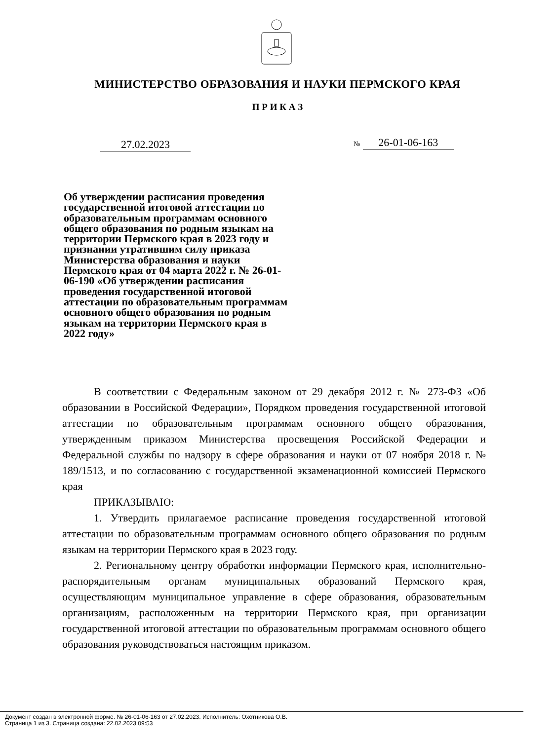МИНИСТЕРСТВО ОБРАЗОВАНИЯ И НАУКИ ПЕРМСКОГО КРАЯ
П Р И К А З
27.02.2023 № 26-01-06-163
Об утверждении расписания проведения государственной итоговой аттестации по образовательным программам основного общего образования по родным языкам на территории Пермского края в 2023 году и признании утратившим силу приказа Министерства образования и науки Пермского края от 04 марта 2022 г. № 26-01-06-190 «Об утверждении расписания проведения государственной итоговой аттестации по образовательным программам основного общего образования по родным языкам на территории Пермского края в 2022 году»
В соответствии с Федеральным законом от 29 декабря 2012 г. № 273-ФЗ «Об образовании в Российской Федерации», Порядком проведения государственной итоговой аттестации по образовательным программам основного общего образования, утвержденным приказом Министерства просвещения Российской Федерации и Федеральной службы по надзору в сфере образования и науки от 07 ноября 2018 г. № 189/1513, и по согласованию с государственной экзаменационной комиссией Пермского края
ПРИКАЗЫВАЮ:
1. Утвердить прилагаемое расписание проведения государственной итоговой аттестации по образовательным программам основного общего образования по родным языкам на территории Пермского края в 2023 году.
2. Региональному центру обработки информации Пермского края, исполнительно-распорядительным органам муниципальных образований Пермского края, осуществляющим муниципальное управление в сфере образования, образовательным организациям, расположенным на территории Пермского края, при организации государственной итоговой аттестации по образовательным программам основного общего образования руководствоваться настоящим приказом.
Документ создан в электронной форме. № 26-01-06-163 от 27.02.2023. Исполнитель: Охотникова О.В.
Страница 1 из 3. Страница создана: 22.02.2023 09:53